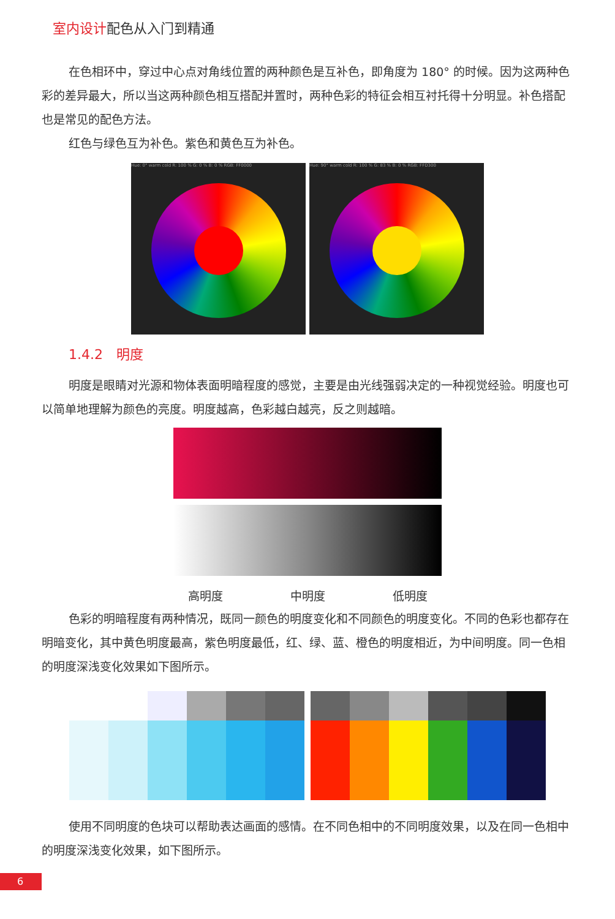室内设计配色从入门到精通
在色相环中，穿过中心点对角线位置的两种颜色是互补色，即角度为 180° 的时候。因为这两种色彩的差异最大，所以当这两种颜色相互搭配并置时，两种色彩的特征会相互衬托得十分明显。补色搭配也是常见的配色方法。
红色与绿色互为补色。紫色和黄色互为补色。
Hue: 0° warm cold R: 100 % G: 0 % B: 0 % RGB: FF0000 Hue: 90° warm cold R: 100 % G: 83 % B: 0 % RGB: FFD300
1.4.2　明度
明度是眼睛对光源和物体表面明暗程度的感觉，主要是由光线强弱决定的一种视觉经验。明度也可以简单地理解为颜色的亮度。明度越高，色彩越白越亮，反之则越暗。
高明度 中明度 低明度
色彩的明暗程度有两种情况，既同一颜色的明度变化和不同颜色的明度变化。不同的色彩也都存在明暗变化，其中黄色明度最高，紫色明度最低，红、绿、蓝、橙色的明度相近，为中间明度。同一色相的明度深浅变化效果如下图所示。
使用不同明度的色块可以帮助表达画面的感情。在不同色相中的不同明度效果，以及在同一色相中的明度深浅变化效果，如下图所示。
6